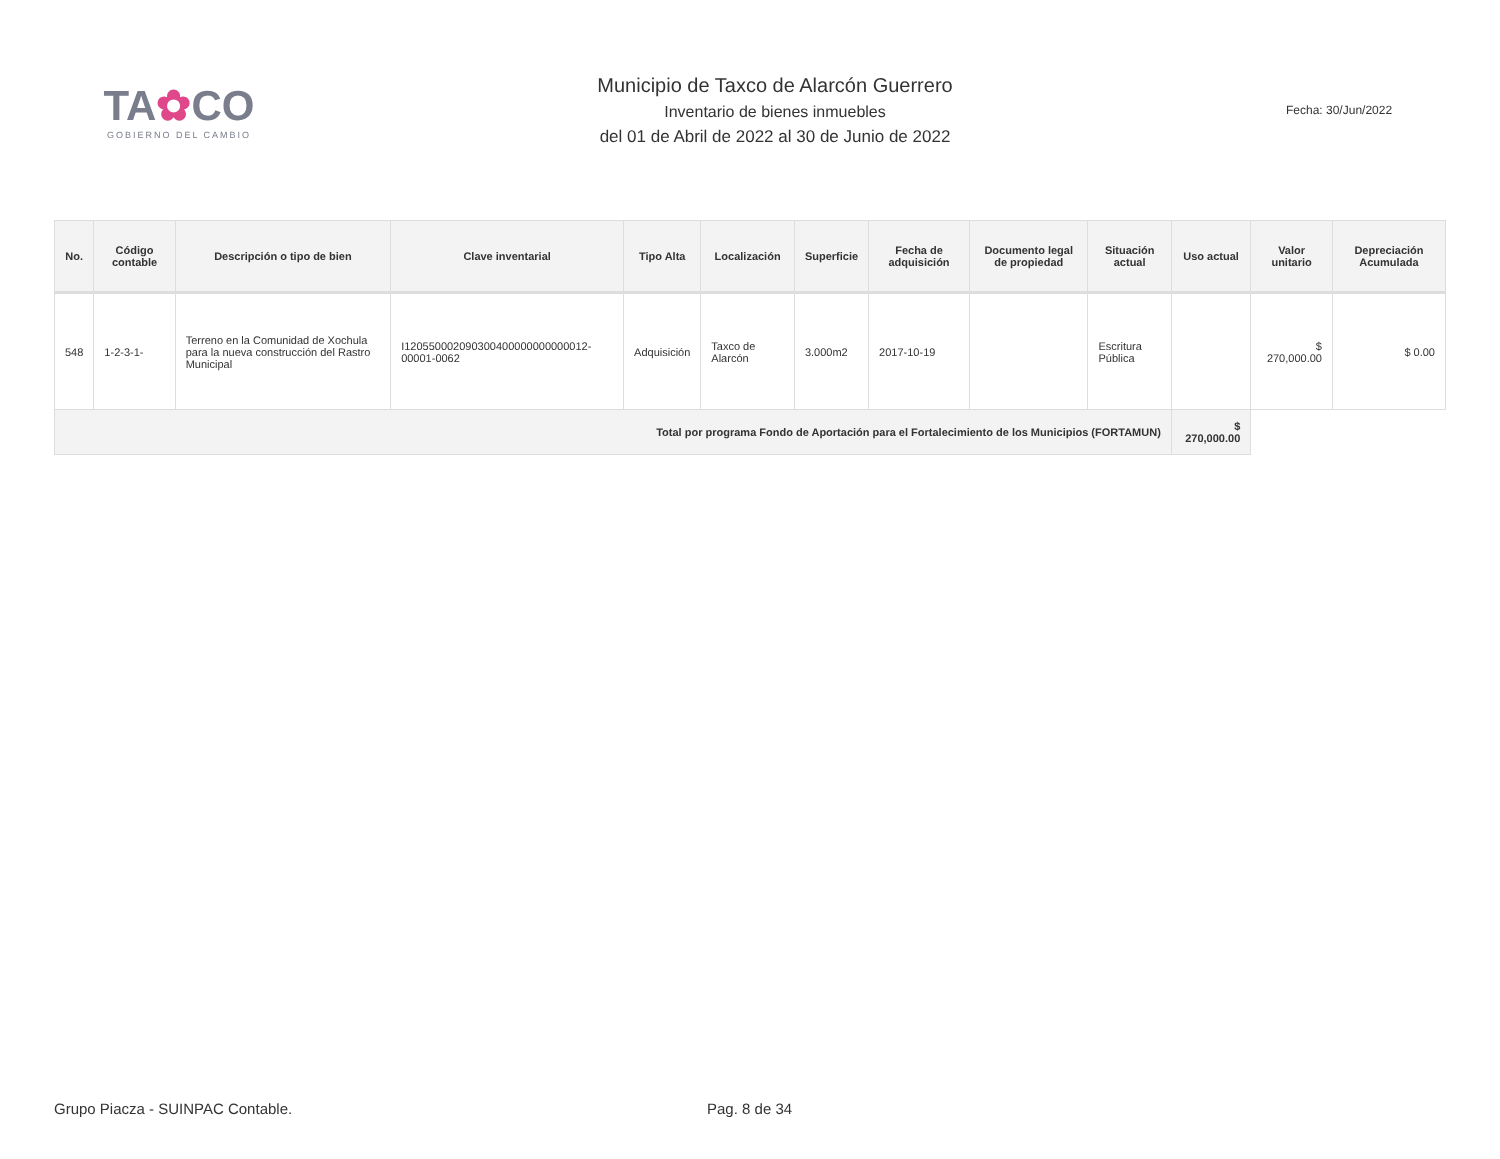TA✿CO
GOBIERNO DEL CAMBIO
Municipio de Taxco de Alarcón Guerrero
Inventario de bienes inmuebles
del 01 de Abril de 2022 al 30 de Junio de 2022
Fecha: 30/Jun/2022
| No. | Código contable | Descripción o tipo de bien | Clave inventarial | Tipo Alta | Localización | Superficie | Fecha de adquisición | Documento legal de propiedad | Situación actual | Uso actual | Valor unitario | Depreciación Acumulada |
| --- | --- | --- | --- | --- | --- | --- | --- | --- | --- | --- | --- | --- |
| 548 | 1-2-3-1- | Terreno en la Comunidad de Xochula para la nueva construcción del Rastro Municipal | I120550002090300400000000000012-00001-0062 | Adquisición | Taxco de Alarcón | 3.000m2 | 2017-10-19 | | Escritura Pública | | $ 270,000.00 | $ 0.00 |
| Total por programa Fondo de Aportación para el Fortalecimiento de los Municipios (FORTAMUN) | | | | | | | | | | $ 270,000.00 | | |
Grupo Piacza - SUINPAC Contable. Pag. 8 de 34